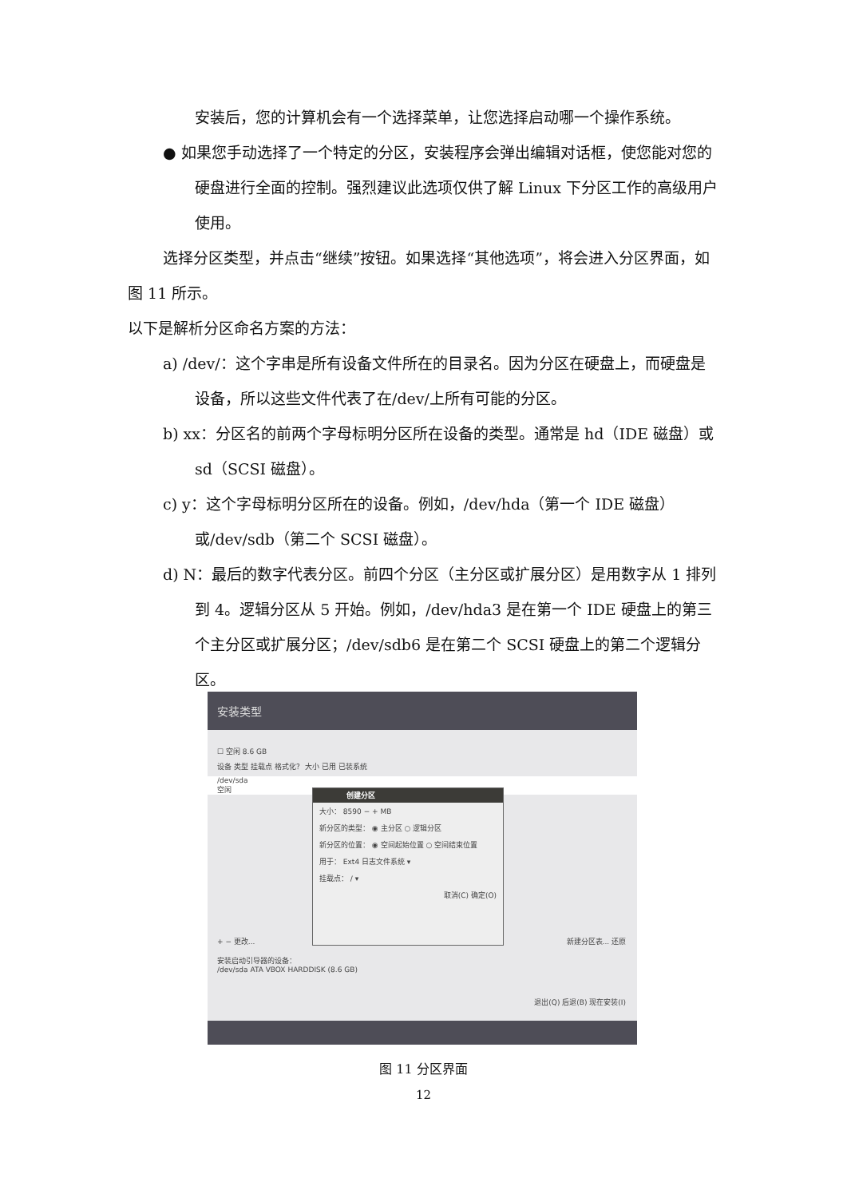安装后，您的计算机会有一个选择菜单，让您选择启动哪一个操作系统。
● 如果您手动选择了一个特定的分区，安装程序会弹出编辑对话框，使您能对您的硬盘进行全面的控制。强烈建议此选项仅供了解 Linux 下分区工作的高级用户使用。
选择分区类型，并点击“继续”按钮。如果选择“其他选项”，将会进入分区界面，如图 11 所示。
以下是解析分区命名方案的方法：
a) /dev/：这个字串是所有设备文件所在的目录名。因为分区在硬盘上，而硬盘是设备，所以这些文件代表了在/dev/上所有可能的分区。
b) xx：分区名的前两个字母标明分区所在设备的类型。通常是 hd（IDE 磁盘）或 sd（SCSI 磁盘）。
c) y：这个字母标明分区所在的设备。例如，/dev/hda（第一个 IDE 磁盘）或/dev/sdb（第二个 SCSI 磁盘）。
d) N：最后的数字代表分区。前四个分区（主分区或扩展分区）是用数字从 1 排列到 4。逻辑分区从 5 开始。例如，/dev/hda3 是在第一个 IDE 硬盘上的第三个主分区或扩展分区；/dev/sdb6 是在第二个 SCSI 硬盘上的第二个逻辑分区。
安装类型
☐ 空闲 8.6 GB
设备 类型 挂载点 格式化？ 大小 已用 已装系统
/dev/sda
空闲
+ − 更改... 新建分区表... 还原
安装启动引导器的设备：
/dev/sda ATA VBOX HARDDISK (8.6 GB)
退出(Q) 后退(B) 现在安装(I)
创建分区
大小： 8590 − + MB
新分区的类型： ◉ 主分区 ○ 逻辑分区
新分区的位置： ◉ 空间起始位置 ○ 空间结束位置
用于： Ext4 日志文件系统 ▾
挂载点： / ▾
取消(C) 确定(O)
图 11 分区界面
12